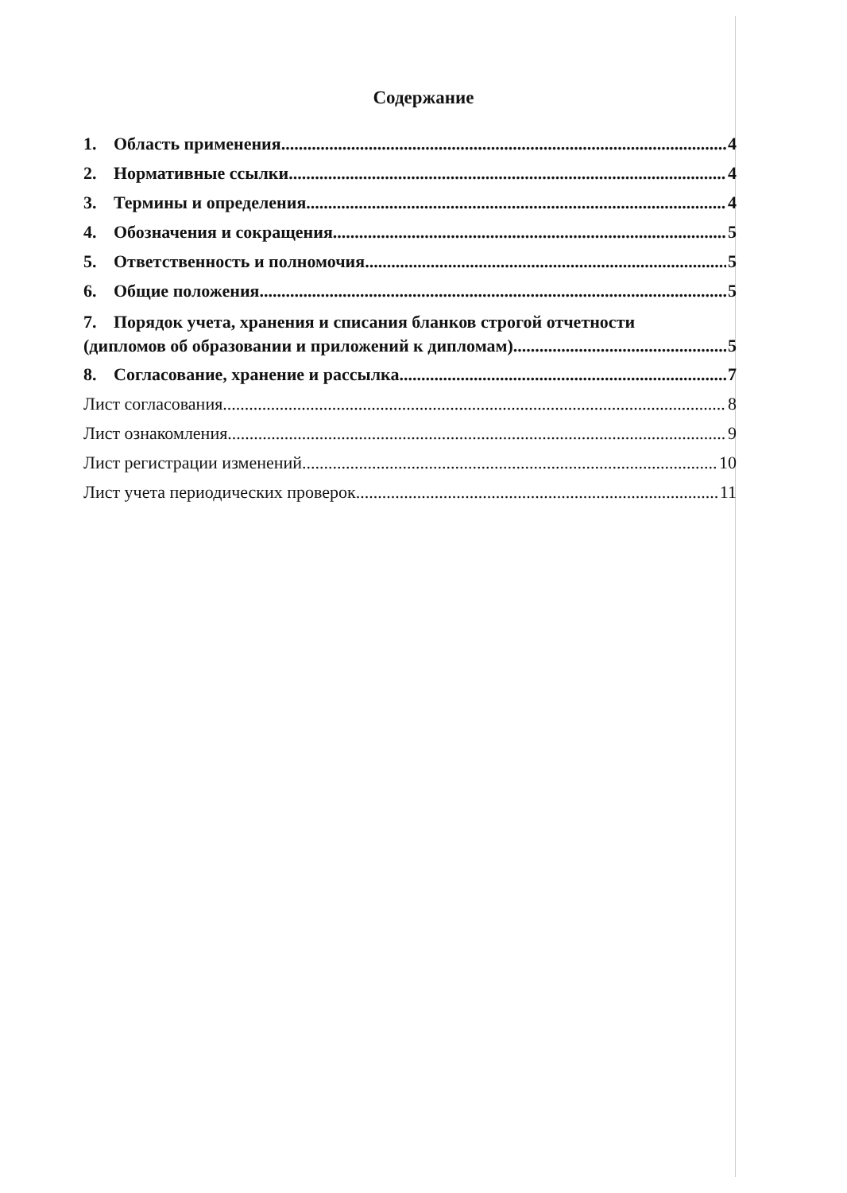Содержание
1. Область применения 4
2. Нормативные ссылки 4
3. Термины и определения 4
4. Обозначения и сокращения 5
5. Ответственность и полномочия 5
6. Общие положения 5
7. Порядок учета, хранения и списания бланков строгой отчетности
(дипломов об образовании и приложений к дипломам) 5
8. Согласование, хранение и рассылка 7
Лист согласования 8
Лист ознакомления 9
Лист регистрации изменений 10
Лист учета периодических проверок 11